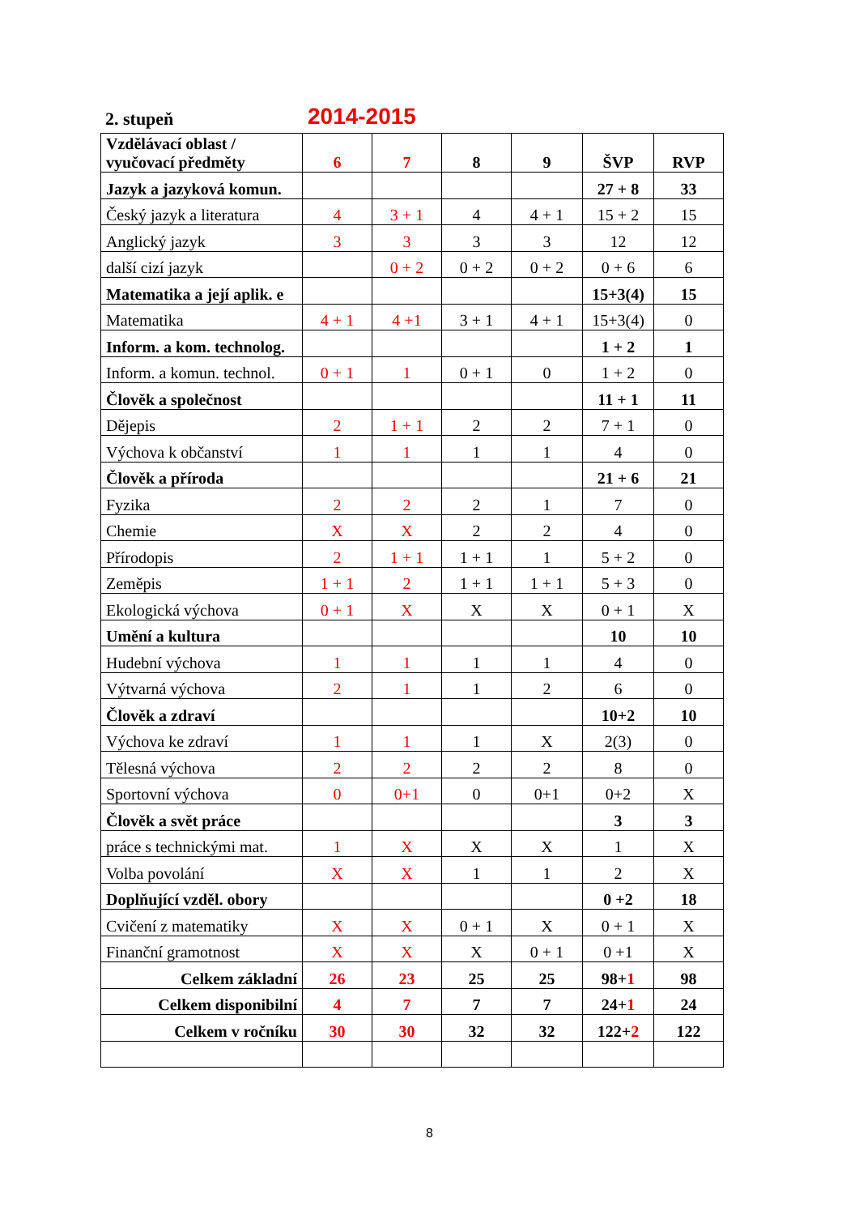2. stupeň 2014-2015
| Vzdělávací oblast / vyučovací předměty | 6 | 7 | 8 | 9 | ŠVP | RVP |
| --- | --- | --- | --- | --- | --- | --- |
| Jazyk a jazyková komun. | | | | | 27 + 8 | 33 |
| Český jazyk a literatura | 4 | 3 + 1 | 4 | 4 + 1 | 15 + 2 | 15 |
| Anglický jazyk | 3 | 3 | 3 | 3 | 12 | 12 |
| další cizí jazyk | | 0 + 2 | 0 + 2 | 0 + 2 | 0 + 6 | 6 |
| Matematika a její aplik. e | | | | | 15+3(4) | 15 |
| Matematika | 4 + 1 | 4 +1 | 3 + 1 | 4 + 1 | 15+3(4) | 0 |
| Inform. a kom. technolog. | | | | | 1 + 2 | 1 |
| Inform. a komun. technol. | 0 + 1 | 1 | 0 + 1 | 0 | 1 + 2 | 0 |
| Člověk a společnost | | | | | 11 + 1 | 11 |
| Dějepis | 2 | 1 + 1 | 2 | 2 | 7 + 1 | 0 |
| Výchova k občanství | 1 | 1 | 1 | 1 | 4 | 0 |
| Člověk a příroda | | | | | 21 + 6 | 21 |
| Fyzika | 2 | 2 | 2 | 1 | 7 | 0 |
| Chemie | X | X | 2 | 2 | 4 | 0 |
| Přírodopis | 2 | 1 + 1 | 1 + 1 | 1 | 5 + 2 | 0 |
| Zeměpis | 1 + 1 | 2 | 1 + 1 | 1 + 1 | 5 + 3 | 0 |
| Ekologická výchova | 0 + 1 | X | X | X | 0 + 1 | X |
| Umění a kultura | | | | | 10 | 10 |
| Hudební výchova | 1 | 1 | 1 | 1 | 4 | 0 |
| Výtvarná výchova | 2 | 1 | 1 | 2 | 6 | 0 |
| Člověk a zdraví | | | | | 10+2 | 10 |
| Výchova ke zdraví | 1 | 1 | 1 | X | 2(3) | 0 |
| Tělesná výchova | 2 | 2 | 2 | 2 | 8 | 0 |
| Sportovní výchova | 0 | 0+1 | 0 | 0+1 | 0+2 | X |
| Člověk a svět práce | | | | | 3 | 3 |
| práce s technickými mat. | 1 | X | X | X | 1 | X |
| Volba povolání | X | X | 1 | 1 | 2 | X |
| Doplňující vzděl. obory | | | | | 0 +2 | 18 |
| Cvičení z matematiky | X | X | 0 + 1 | X | 0 + 1 | X |
| Finanční gramotnost | X | X | X | 0 + 1 | 0 +1 | X |
| Celkem základní | 26 | 23 | 25 | 25 | 98+ 1 | 98 |
| Celkem disponibilní | 4 | 7 | 7 | 7 | 24+ 1 | 24 |
| Celkem v ročníku | 30 | 30 | 32 | 32 | 122+ 2 | 122 |
8